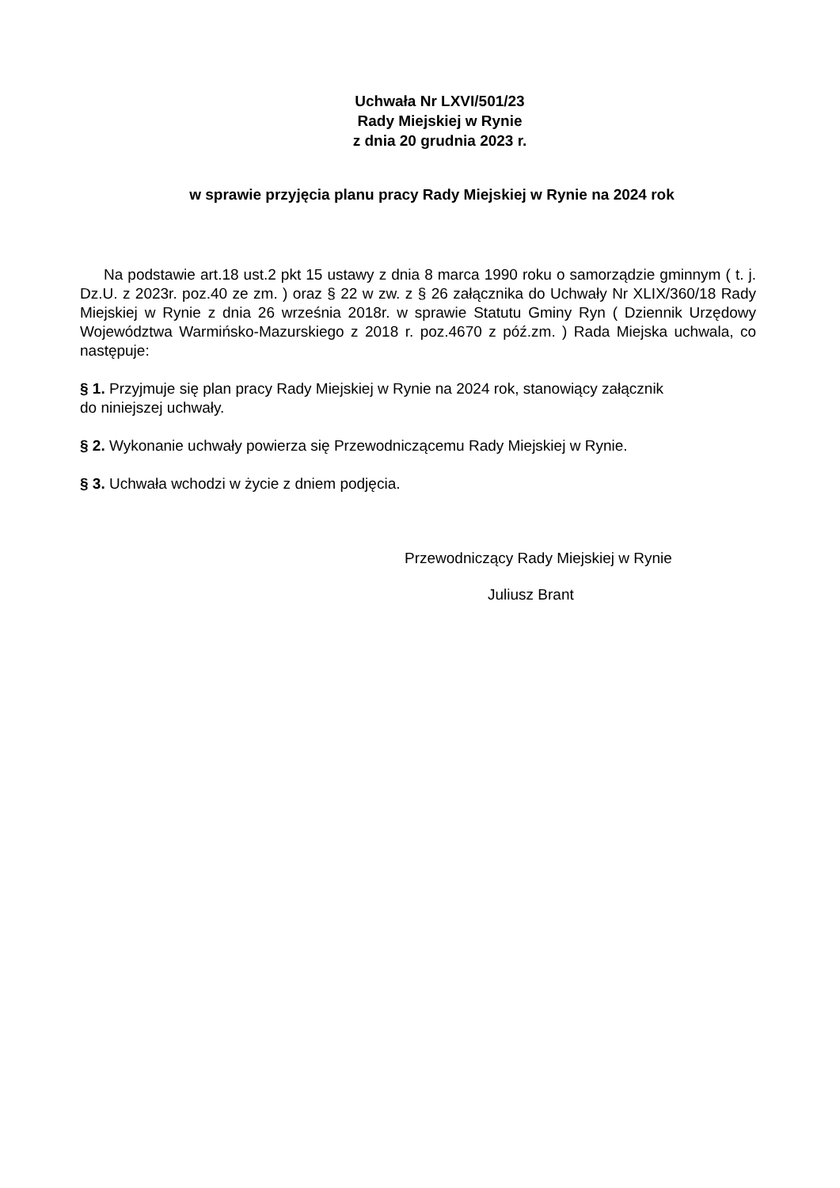Uchwała Nr LXVI/501/23
Rady Miejskiej w Rynie
z dnia 20 grudnia 2023 r.
w sprawie przyjęcia planu pracy Rady Miejskiej w Rynie na 2024 rok
Na podstawie art.18 ust.2 pkt 15 ustawy z dnia 8 marca 1990 roku o samorządzie gminnym ( t. j. Dz.U. z 2023r. poz.40 ze zm. ) oraz § 22 w zw. z § 26 załącznika do Uchwały Nr XLIX/360/18 Rady Miejskiej w Rynie z dnia 26 września 2018r. w sprawie Statutu Gminy Ryn ( Dziennik Urzędowy Województwa Warmińsko-Mazurskiego z 2018 r. poz.4670 z póź.zm. ) Rada Miejska uchwala, co następuje:
§ 1. Przyjmuje się plan pracy Rady Miejskiej w Rynie na 2024 rok, stanowiący załącznik
do niniejszej uchwały.
§ 2. Wykonanie uchwały powierza się Przewodniczącemu Rady Miejskiej w Rynie.
§ 3. Uchwała wchodzi w życie z dniem podjęcia.
Przewodniczący Rady Miejskiej w Rynie
Juliusz Brant